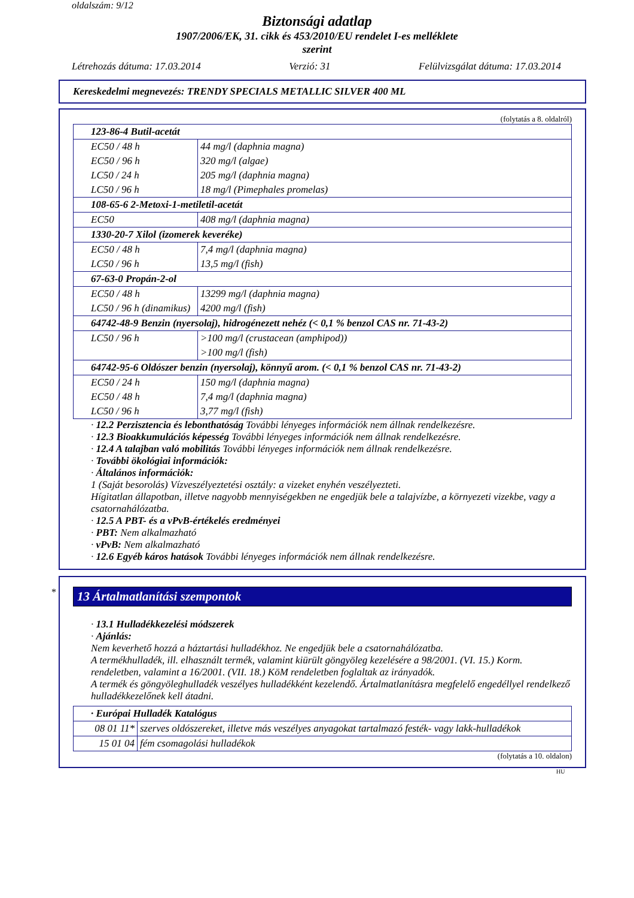oldalszám: 9/12
Biztonsági adatlap
1907/2006/EK, 31. cikk és 453/2010/EU rendelet I-es melléklete
szerint
Létrehozás dátuma: 17.03.2014 Verzió: 31 Felülvizsgálat dátuma: 17.03.2014
Kereskedelmi megnevezés: TRENDY SPECIALS METALLIC SILVER 400 ML
(folytatás a 8. oldalról)
| 123-86-4 Butil-acetát | |
| EC50 / 48 h | 44 mg/l (daphnia magna) |
| EC50 / 96 h | 320 mg/l (algae) |
| LC50 / 24 h | 205 mg/l (daphnia magna) |
| LC50 / 96 h | 18 mg/l (Pimephales promelas) |
| 108-65-6 2-Metoxi-1-metiletil-acetát | |
| EC50 | 408 mg/l (daphnia magna) |
| 1330-20-7 Xilol (izomerek keveréke) | |
| EC50 / 48 h | 7,4 mg/l (daphnia magna) |
| LC50 / 96 h | 13,5 mg/l (fish) |
| 67-63-0 Propán-2-ol | |
| EC50 / 48 h | 13299 mg/l (daphnia magna) |
| LC50 / 96 h (dinamikus) | 4200 mg/l (fish) |
| 64742-48-9 Benzin (nyersolaj), hidrogénezett nehéz (< 0,1 % benzol CAS nr. 71-43-2) | |
| LC50 / 96 h | >100 mg/l (crustacean (amphipod)) |
| | >100 mg/l (fish) |
| 64742-95-6 Oldószer benzin (nyersolaj), könnyű arom. (< 0,1 % benzol CAS nr. 71-43-2) | |
| EC50 / 24 h | 150 mg/l (daphnia magna) |
| EC50 / 48 h | 7,4 mg/l (daphnia magna) |
| LC50 / 96 h | 3,77 mg/l (fish) |
· 12.2 Perzisztencia és lebonthatóság További lényeges információk nem állnak rendelkezésre.
· 12.3 Bioakkumulációs képesség További lényeges információk nem állnak rendelkezésre.
· 12.4 A talajban való mobilitás További lényeges információk nem állnak rendelkezésre.
· További ökológiai információk:
· Általános információk:
1 (Saját besorolás) Vízveszélyeztetési osztály: a vizeket enyhén veszélyezteti.
Hígitatlan állapotban, illetve nagyobb mennyiségekben ne engedjük bele a talajvízbe, a környezeti vizekbe, vagy a csatornahálózatba.
· 12.5 A PBT- és a vPvB-értékelés eredményei
· PBT: Nem alkalmazható
· vPvB: Nem alkalmazható
· 12.6 Egyéb káros hatások További lényeges információk nem állnak rendelkezésre.
*
13 Ártalmatlanítási szempontok
· 13.1 Hulladékkezelési módszerek
· Ajánlás:
Nem keverhető hozzá a háztartási hulladékhoz. Ne engedjük bele a csatornahálózatba.
A termékhulladék, ill. elhasznált termék, valamint kiürült göngyöleg kezelésére a 98/2001. (VI. 15.) Korm. rendeletben, valamint a 16/2001. (VII. 18.) KöM rendeletben foglaltak az irányadók.
A termék és göngyöleghulladék veszélyes hulladékként kezelendő. Ártalmatlanításra megfelelő engedéllyel rendelkező hulladékkezelőnek kell átadni.
| · Európai Hulladék Katalógus | |
| 08 01 11* | szerves oldószereket, illetve más veszélyes anyagokat tartalmazó festék- vagy lakk-hulladékok |
| 15 01 04 | fém csomagolási hulladékok |
(folytatás a 10. oldalon)
HU